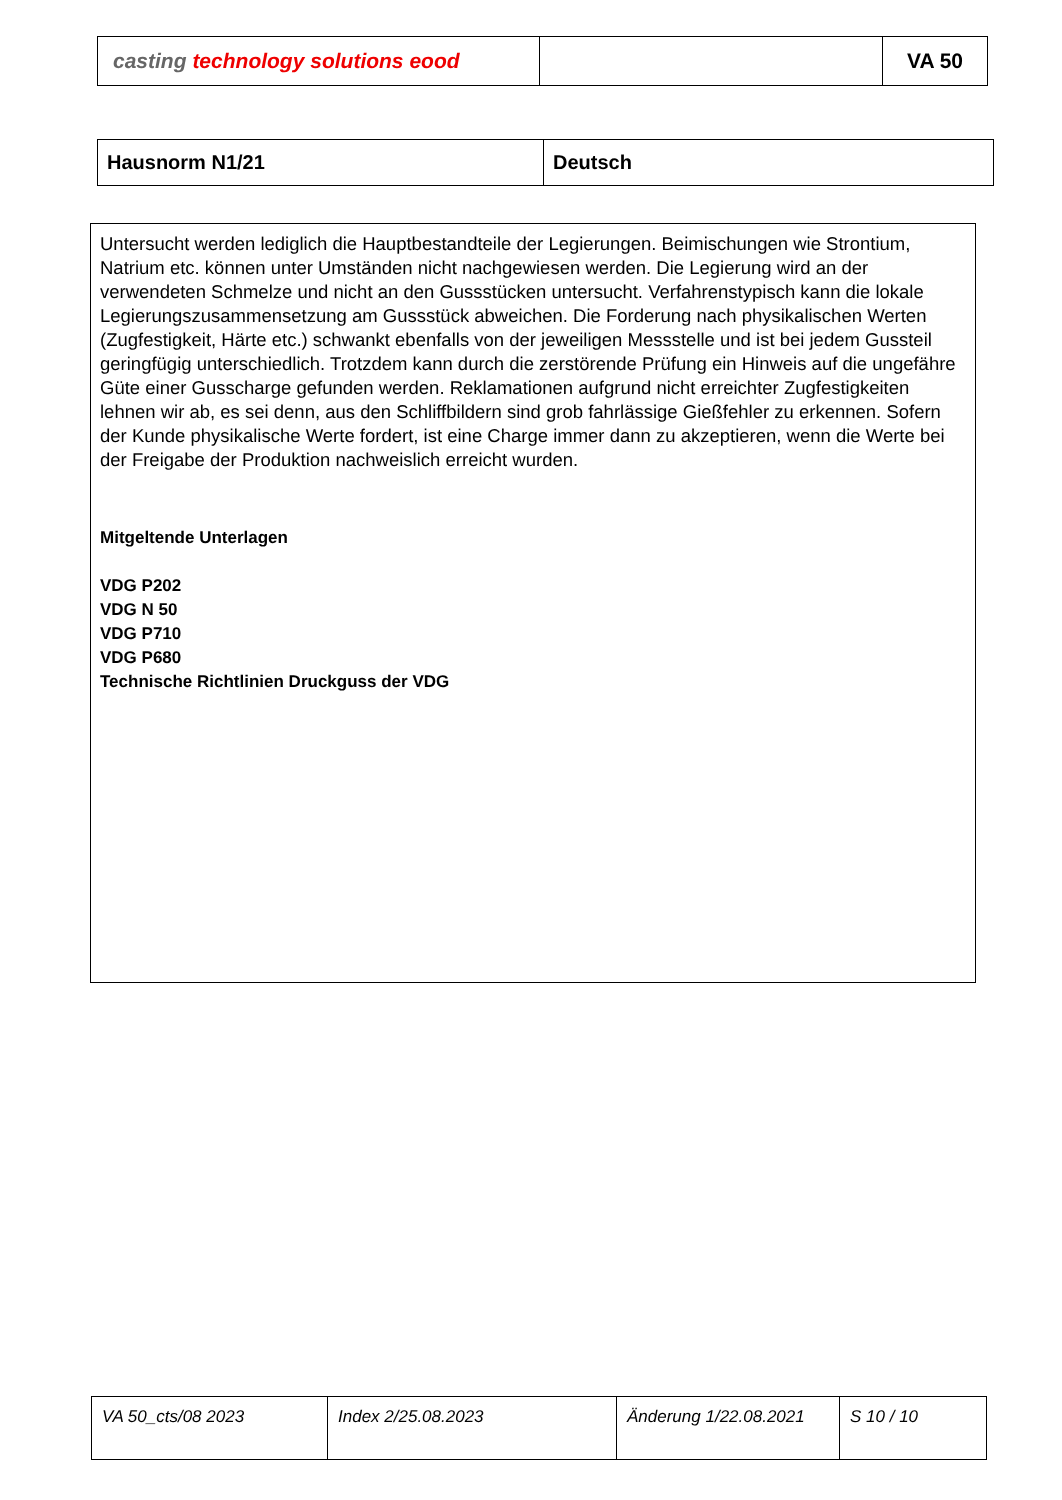| casting technology solutions eood | | VA 50 |
| Hausnorm N1/21 | Deutsch |
Untersucht werden lediglich die Hauptbestandteile der Legierungen. Beimischungen wie Strontium, Natrium etc. können unter Umständen nicht nachgewiesen werden. Die Legierung wird an der verwendeten Schmelze und nicht an den Gussstücken untersucht. Verfahrenstypisch kann die lokale Legierungszusammensetzung am Gussstück abweichen. Die Forderung nach physikalischen Werten (Zugfestigkeit, Härte etc.) schwankt ebenfalls von der jeweiligen Messstelle und ist bei jedem Gussteil geringfügig unterschiedlich. Trotzdem kann durch die zerstörende Prüfung ein Hinweis auf die ungefähre Güte einer Gusscharge gefunden werden. Reklamationen aufgrund nicht erreichter Zugfestigkeiten lehnen wir ab, es sei denn, aus den Schliffbildern sind grob fahrlässige Gießfehler zu erkennen. Sofern der Kunde physikalische Werte fordert, ist eine Charge immer dann zu akzeptieren, wenn die Werte bei der Freigabe der Produktion nachweislich erreicht wurden.
Mitgeltende Unterlagen
VDG P202
VDG N 50
VDG P710
VDG P680
Technische Richtlinien Druckguss der VDG
| VA 50_cts/08 2023 | Index 2/25.08.2023 | Änderung 1/22.08.2021 | S 10 / 10 |